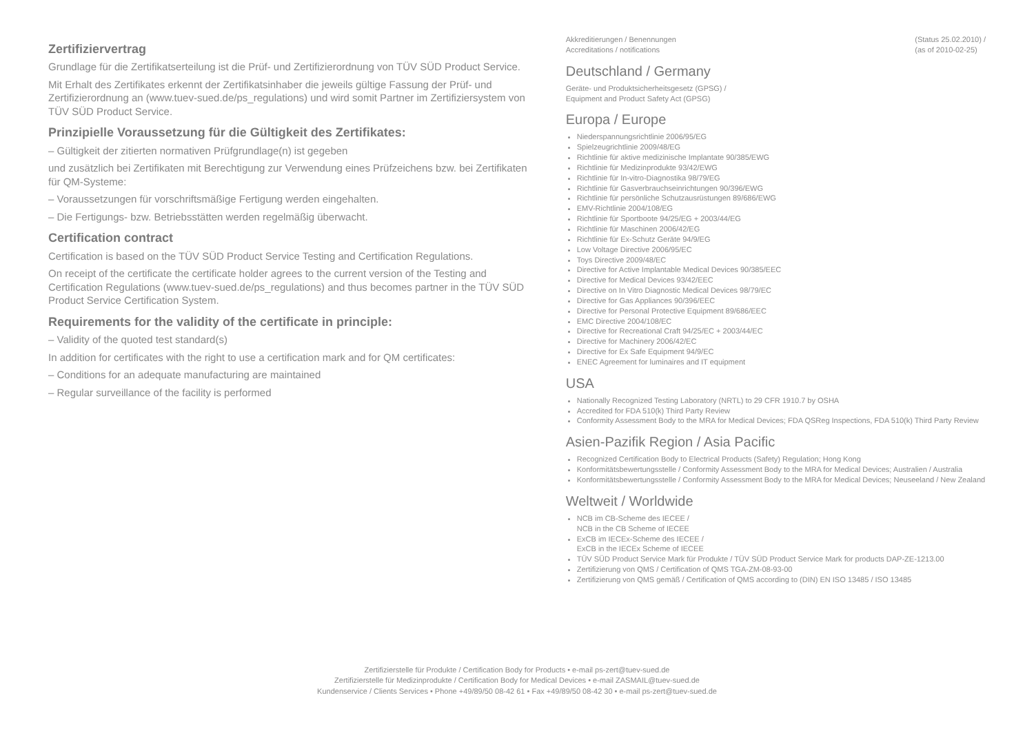Zertifiziervertrag
Grundlage für die Zertifikatserteilung ist die Prüf- und Zertifizierordnung von TÜV SÜD Product Service.
Mit Erhalt des Zertifikates erkennt der Zertifikatsinhaber die jeweils gültige Fassung der Prüf- und Zertifizierordnung an (www.tuev-sued.de/ps_regulations) und wird somit Partner im Zertifiziersystem von TÜV SÜD Product Service.
Prinzipielle Voraussetzung für die Gültigkeit des Zertifikates:
– Gültigkeit der zitierten normativen Prüfgrundlage(n) ist gegeben
und zusätzlich bei Zertifikaten mit Berechtigung zur Verwendung eines Prüfzeichens bzw. bei Zertifikaten für QM-Systeme:
– Voraussetzungen für vorschriftsmäßige Fertigung werden eingehalten.
– Die Fertigungs- bzw. Betriebsstätten werden regelmäßig überwacht.
Certification contract
Certification is based on the TÜV SÜD Product Service Testing and Certification Regulations.
On receipt of the certificate the certificate holder agrees to the current version of the Testing and Certification Regulations (www.tuev-sued.de/ps_regulations) and thus becomes partner in the TÜV SÜD Product Service Certification System.
Requirements for the validity of the certificate in principle:
– Validity of the quoted test standard(s)
In addition for certificates with the right to use a certification mark and for QM certificates:
– Conditions for an adequate manufacturing are maintained
– Regular surveillance of the facility is performed
Akkreditierungen / Benennungen
Accreditations / notifications (Status 25.02.2010) /
(as of 2010-02-25)
Deutschland / Germany
Geräte- und Produktsicherheitsgesetz (GPSG) /
Equipment and Product Safety Act (GPSG)
Europa / Europe
Niederspannungsrichtlinie 2006/95/EG
Spielzeugrichtlinie 2009/48/EG
Richtlinie für aktive medizinische Implantate 90/385/EWG
Richtlinie für Medizinprodukte 93/42/EWG
Richtlinie für In-vitro-Diagnostika 98/79/EG
Richtlinie für Gasverbrauchseinrichtungen 90/396/EWG
Richtlinie für persönliche Schutzausrüstungen 89/686/EWG
EMV-Richtlinie 2004/108/EG
Richtlinie für Sportboote 94/25/EG + 2003/44/EG
Richtlinie für Maschinen 2006/42/EG
Richtlinie für Ex-Schutz Geräte 94/9/EG
Low Voltage Directive 2006/95/EC
Toys Directive 2009/48/EC
Directive for Active Implantable Medical Devices 90/385/EEC
Directive for Medical Devices 93/42/EEC
Directive on In Vitro Diagnostic Medical Devices 98/79/EC
Directive for Gas Appliances 90/396/EEC
Directive for Personal Protective Equipment 89/686/EEC
EMC Directive 2004/108/EC
Directive for Recreational Craft 94/25/EC + 2003/44/EC
Directive for Machinery 2006/42/EC
Directive for Ex Safe Equipment 94/9/EC
ENEC Agreement for luminaires and IT equipment
USA
Nationally Recognized Testing Laboratory (NRTL) to 29 CFR 1910.7 by OSHA
Accredited for FDA 510(k) Third Party Review
Conformity Assessment Body to the MRA for Medical Devices; FDA QSReg Inspections, FDA 510(k) Third Party Review
Asien-Pazifik Region / Asia Pacific
Recognized Certification Body to Electrical Products (Safety) Regulation; Hong Kong
Konformitätsbewertungsstelle / Conformity Assessment Body to the MRA for Medical Devices; Australien / Australia
Konformitätsbewertungsstelle / Conformity Assessment Body to the MRA for Medical Devices; Neuseeland / New Zealand
Weltweit / Worldwide
NCB im CB-Scheme des IECEE /
NCB in the CB Scheme of IECEE
ExCB im IECEx-Scheme des IECEE /
ExCB in the IECEx Scheme of IECEE
TÜV SÜD Product Service Mark für Produkte / TÜV SÜD Product Service Mark for products DAP-ZE-1213.00
Zertifizierung von QMS / Certification of QMS TGA-ZM-08-93-00
Zertifizierung von QMS gemäß / Certification of QMS according to (DIN) EN ISO 13485 / ISO 13485
Zertifizierstelle für Produkte / Certification Body for Products • e-mail ps-zert@tuev-sued.de
Zertifizierstelle für Medizinprodukte / Certification Body for Medical Devices • e-mail ZASMAIL@tuev-sued.de
Kundenservice / Clients Services • Phone +49/89/50 08-42 61 • Fax +49/89/50 08-42 30 • e-mail ps-zert@tuev-sued.de